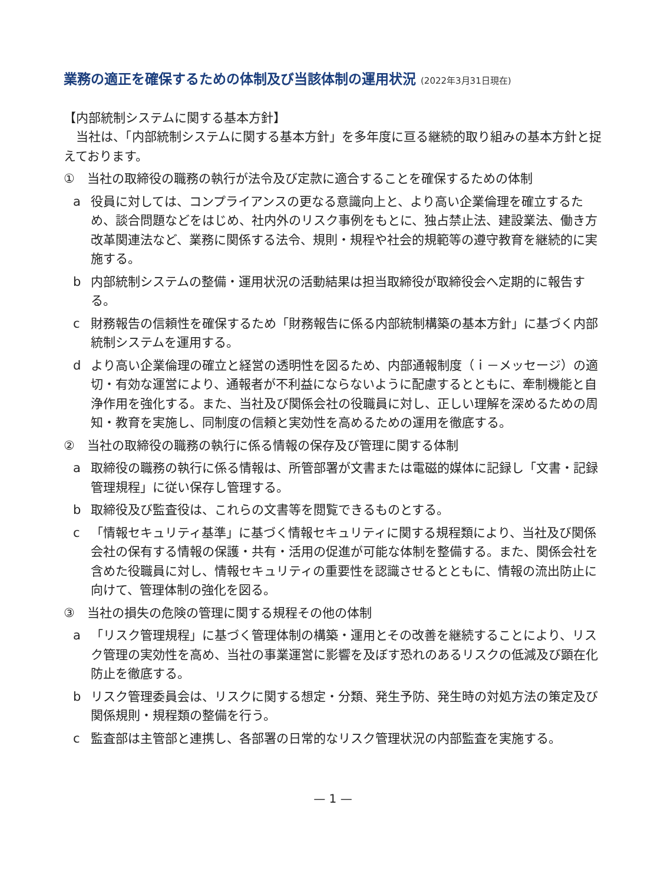業務の適正を確保するための体制及び当該体制の運用状況 (2022年3月31日現在)
【内部統制システムに関する基本方針】
当社は、「内部統制システムに関する基本方針」を多年度に亘る継続的取り組みの基本方針と捉えております。
①　当社の取締役の職務の執行が法令及び定款に適合することを確保するための体制
a 役員に対しては、コンプライアンスの更なる意識向上と、より高い企業倫理を確立するため、談合問題などをはじめ、社内外のリスク事例をもとに、独占禁止法、建設業法、働き方改革関連法など、業務に関係する法令、規則・規程や社会的規範等の遵守教育を継続的に実施する。
b 内部統制システムの整備・運用状況の活動結果は担当取締役が取締役会へ定期的に報告する。
c 財務報告の信頼性を確保するため「財務報告に係る内部統制構築の基本方針」に基づく内部統制システムを運用する。
d より高い企業倫理の確立と経営の透明性を図るため、内部通報制度（ｉ－メッセージ）の適切・有効な運営により、通報者が不利益にならないように配慮するとともに、牽制機能と自浄作用を強化する。また、当社及び関係会社の役職員に対し、正しい理解を深めるための周知・教育を実施し、同制度の信頼と実効性を高めるための運用を徹底する。
②　当社の取締役の職務の執行に係る情報の保存及び管理に関する体制
a 取締役の職務の執行に係る情報は、所管部署が文書または電磁的媒体に記録し「文書・記録管理規程」に従い保存し管理する。
b 取締役及び監査役は、これらの文書等を閲覧できるものとする。
c 「情報セキュリティ基準」に基づく情報セキュリティに関する規程類により、当社及び関係会社の保有する情報の保護・共有・活用の促進が可能な体制を整備する。また、関係会社を含めた役職員に対し、情報セキュリティの重要性を認識させるとともに、情報の流出防止に向けて、管理体制の強化を図る。
③　当社の損失の危険の管理に関する規程その他の体制
a 「リスク管理規程」に基づく管理体制の構築・運用とその改善を継続することにより、リスク管理の実効性を高め、当社の事業運営に影響を及ぼす恐れのあるリスクの低減及び顕在化防止を徹底する。
b リスク管理委員会は、リスクに関する想定・分類、発生予防、発生時の対処方法の策定及び関係規則・規程類の整備を行う。
c 監査部は主管部と連携し、各部署の日常的なリスク管理状況の内部監査を実施する。
— 1 —